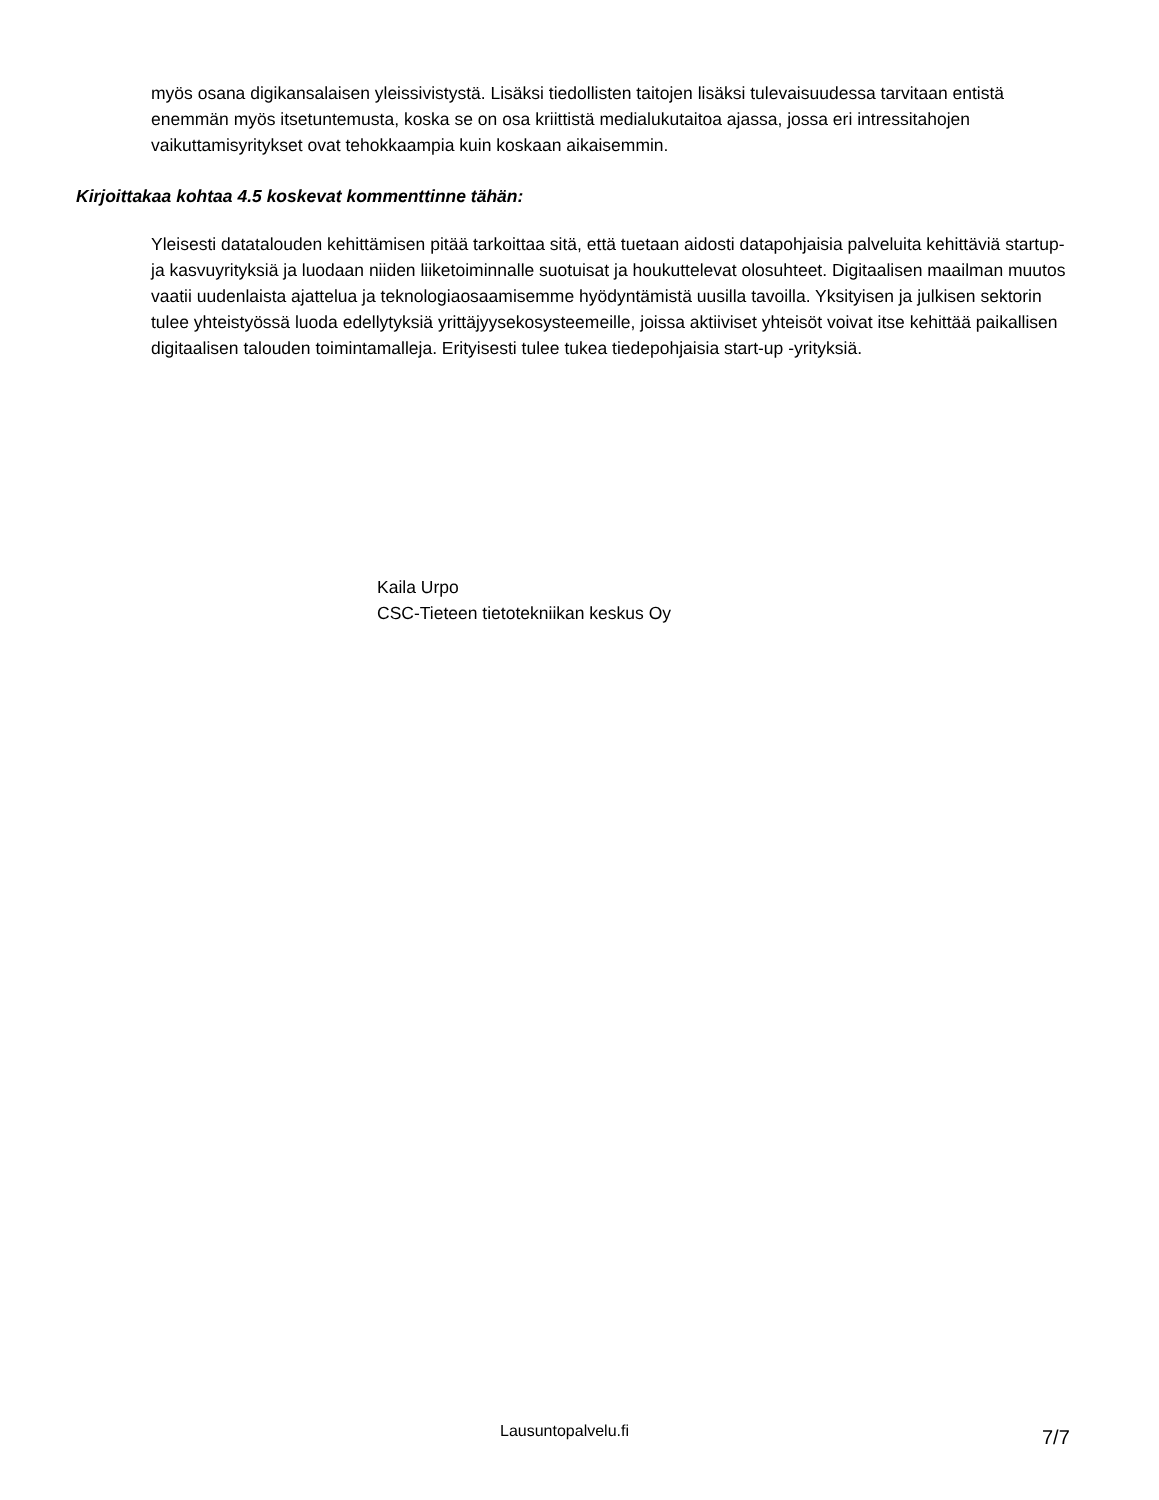myös osana digikansalaisen yleissivistystä. Lisäksi tiedollisten taitojen lisäksi tulevaisuudessa tarvitaan entistä enemmän myös itsetuntemusta, koska se on osa kriittistä medialukutaitoa ajassa, jossa eri intressitahojen vaikuttamisyritykset ovat tehokkaampia kuin koskaan aikaisemmin.
Kirjoittakaa kohtaa 4.5 koskevat kommenttinne tähän:
Yleisesti datatalouden kehittämisen pitää tarkoittaa sitä, että tuetaan aidosti datapohjaisia palveluita kehittäviä startup- ja kasvuyrityksiä ja luodaan niiden liiketoiminnalle suotuisat ja houkuttelevat olosuhteet. Digitaalisen maailman muutos vaatii uudenlaista ajattelua ja teknologiaosaamisemme hyödyntämistä uusilla tavoilla. Yksityisen ja julkisen sektorin tulee yhteistyössä luoda edellytyksiä yrittäjyysekosysteemeille, joissa aktiiviset yhteisöt voivat itse kehittää paikallisen digitaalisen talouden toimintamalleja. Erityisesti tulee tukea tiedepohjaisia start-up -yrityksiä.
Kaila Urpo
CSC-Tieteen tietotekniikan keskus Oy
Lausuntopalvelu.fi 7/7